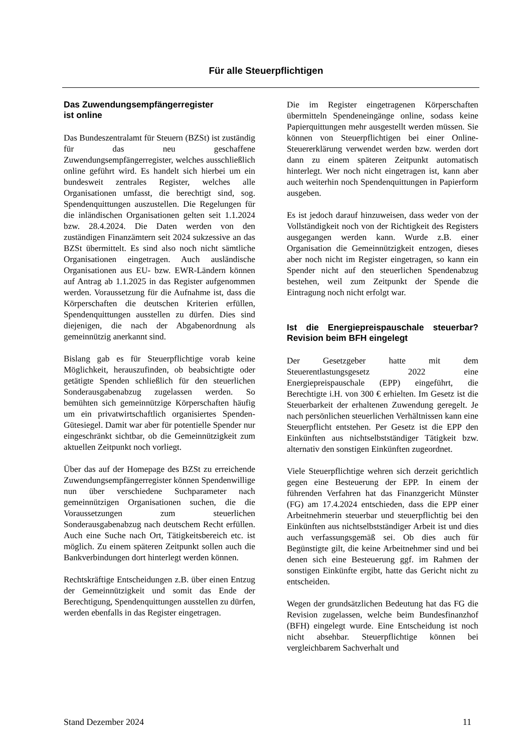Für alle Steuerpflichtigen
Das Zuwendungsempfängerregister
ist online
Das Bundeszentralamt für Steuern (BZSt) ist zuständig für das neu geschaffene Zuwendungsempfängerregister, welches ausschließlich online geführt wird. Es handelt sich hierbei um ein bundesweit zentrales Register, welches alle Organisationen umfasst, die berechtigt sind, sog. Spendenquittungen auszustellen. Die Regelungen für die inländischen Organisationen gelten seit 1.1.2024 bzw. 28.4.2024. Die Daten werden von den zuständigen Finanzämtern seit 2024 sukzessive an das BZSt übermittelt. Es sind also noch nicht sämtliche Organisationen eingetragen. Auch ausländische Organisationen aus EU- bzw. EWR-Ländern können auf Antrag ab 1.1.2025 in das Register aufgenommen werden. Voraussetzung für die Aufnahme ist, dass die Körperschaften die deutschen Kriterien erfüllen, Spendenquittungen ausstellen zu dürfen. Dies sind diejenigen, die nach der Abgabenordnung als gemeinnützig anerkannt sind.
Bislang gab es für Steuerpflichtige vorab keine Möglichkeit, herauszufinden, ob beabsichtigte oder getätigte Spenden schließlich für den steuerlichen Sonderausgabenabzug zugelassen werden. So bemühten sich gemeinnützige Körperschaften häufig um ein privatwirtschaftlich organisiertes Spenden-Gütesiegel. Damit war aber für potentielle Spender nur eingeschränkt sichtbar, ob die Gemeinnützigkeit zum aktuellen Zeitpunkt noch vorliegt.
Über das auf der Homepage des BZSt zu erreichende Zuwendungsempfängerregister können Spendenwillige nun über verschiedene Suchparameter nach gemeinnützigen Organisationen suchen, die die Voraussetzungen zum steuerlichen Sonderausgabenabzug nach deutschem Recht erfüllen. Auch eine Suche nach Ort, Tätigkeitsbereich etc. ist möglich. Zu einem späteren Zeitpunkt sollen auch die Bankverbindungen dort hinterlegt werden können.
Rechtskräftige Entscheidungen z.B. über einen Entzug der Gemeinnützigkeit und somit das Ende der Berechtigung, Spendenquittungen ausstellen zu dürfen, werden ebenfalls in das Register eingetragen.
Die im Register eingetragenen Körperschaften übermitteln Spendeneingänge online, sodass keine Papierquittungen mehr ausgestellt werden müssen. Sie können von Steuerpflichtigen bei einer Online-Steuererklärung verwendet werden bzw. werden dort dann zu einem späteren Zeitpunkt automatisch hinterlegt. Wer noch nicht eingetragen ist, kann aber auch weiterhin noch Spendenquittungen in Papierform ausgeben.
Es ist jedoch darauf hinzuweisen, dass weder von der Vollständigkeit noch von der Richtigkeit des Registers ausgegangen werden kann. Wurde z.B. einer Organisation die Gemeinnützigkeit entzogen, dieses aber noch nicht im Register eingetragen, so kann ein Spender nicht auf den steuerlichen Spendenabzug bestehen, weil zum Zeitpunkt der Spende die Eintragung noch nicht erfolgt war.
Ist die Energiepreispauschale steuerbar? Revision beim BFH eingelegt
Der Gesetzgeber hatte mit dem Steuerentlastungsgesetz 2022 eine Energiepreispauschale (EPP) eingeführt, die Berechtigte i.H. von 300 € erhielten. Im Gesetz ist die Steuerbarkeit der erhaltenen Zuwendung geregelt. Je nach persönlichen steuerlichen Verhältnissen kann eine Steuerpflicht entstehen. Per Gesetz ist die EPP den Einkünften aus nichtselbstständiger Tätigkeit bzw. alternativ den sonstigen Einkünften zugeordnet.
Viele Steuerpflichtige wehren sich derzeit gerichtlich gegen eine Besteuerung der EPP. In einem der führenden Verfahren hat das Finanzgericht Münster (FG) am 17.4.2024 entschieden, dass die EPP einer Arbeitnehmerin steuerbar und steuerpflichtig bei den Einkünften aus nichtselbstständiger Arbeit ist und dies auch verfassungsgemäß sei. Ob dies auch für Begünstigte gilt, die keine Arbeitnehmer sind und bei denen sich eine Besteuerung ggf. im Rahmen der sonstigen Einkünfte ergibt, hatte das Gericht nicht zu entscheiden.
Wegen der grundsätzlichen Bedeutung hat das FG die Revision zugelassen, welche beim Bundesfinanzhof (BFH) eingelegt wurde. Eine Entscheidung ist noch nicht absehbar. Steuerpflichtige können bei vergleichbarem Sachverhalt und
Stand Dezember 2024 11